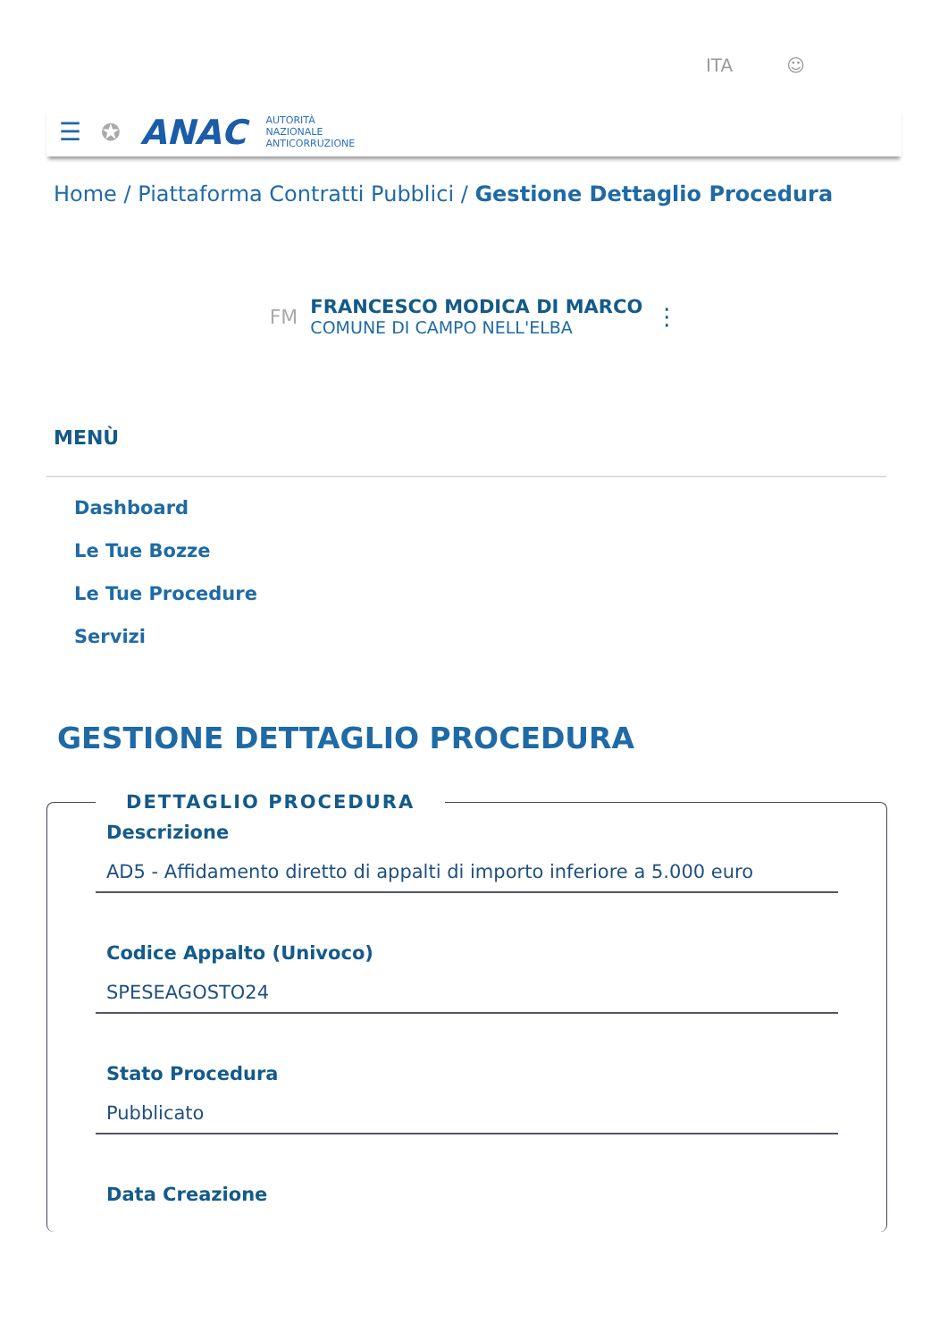ITA ☺
☰ ✪ ANAC AUTORITÀ
NAZIONALE
ANTICORRUZIONE
Home / Piattaforma Contratti Pubblici / Gestione Dettaglio Procedura
FM
FRANCESCO MODICA DI MARCO
COMUNE DI CAMPO NELL'ELBA
⋮
MENÙ
Dashboard
Le Tue Bozze
Le Tue Procedure
Servizi
GESTIONE DETTAGLIO PROCEDURA
DETTAGLIO PROCEDURA
Descrizione
AD5 - Affidamento diretto di appalti di importo inferiore a 5.000 euro
Codice Appalto (Univoco)
SPESEAGOSTO24
Stato Procedura
Pubblicato
Data Creazione